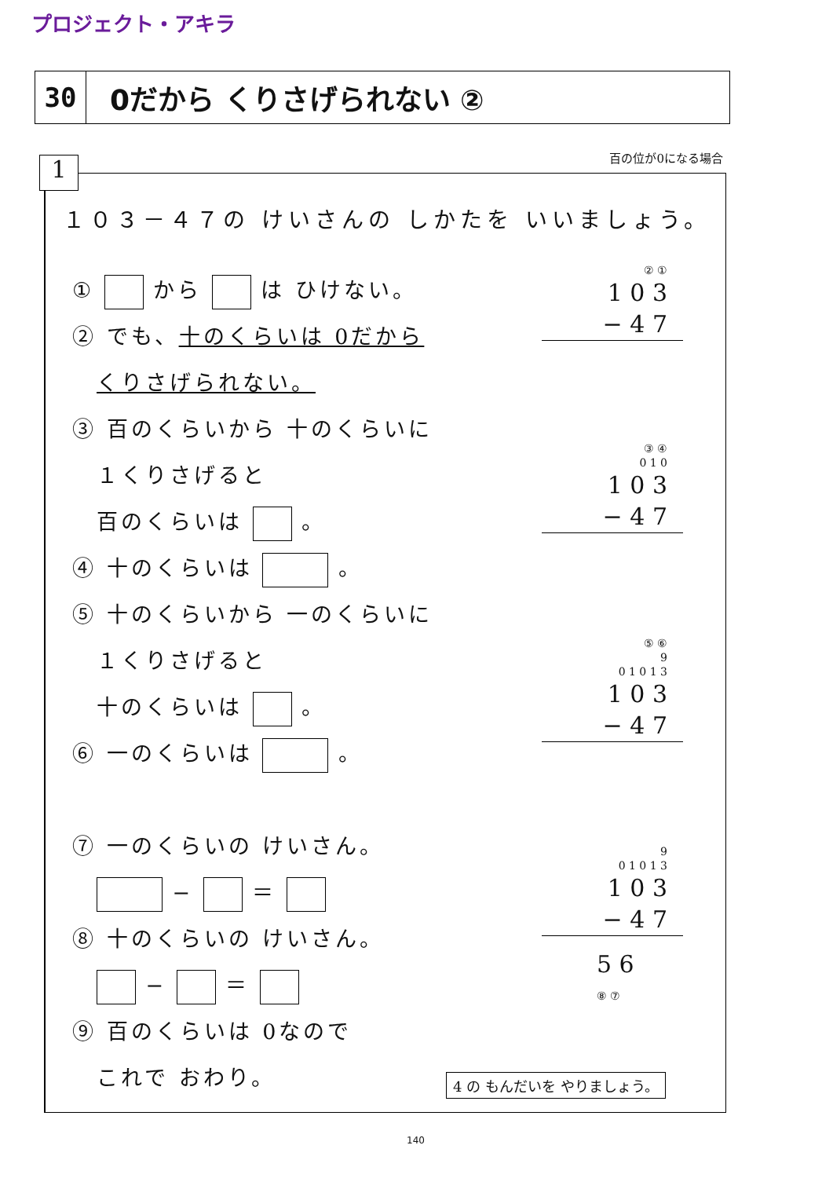プロジェクト・アキラ
30 0だから くりさげられない ②
百の位が0になる場合 1
１０３－４７の けいさんの しかたを いいましょう。
① から は ひけない。
② でも、十のくらいは 0だから
　くりさげられない。
③ 百のくらいから 十のくらいに
　１くりさげると
　百のくらいは 。
④ 十のくらいは 。
⑤ 十のくらいから 一のくらいに
　１くりさげると
　十のくらいは 。
⑥ 一のくらいは 。
⑦ 一のくらいの けいさん。
　 − ＝
⑧ 十のくらいの けいさん。
　 − ＝
⑨ 百のくらいは 0なので
　これで おわり。
② ①
1 0 3
− 4 7
③ ④
0 1 0
1 0 3
− 4 7
⑤ ⑥
9
0 1 0 1 3
1 0 3
− 4 7
9
0 1 0 1 3
1 0 3
− 4 7
5 6
⑧ ⑦
4 の もんだいを やりましょう。
140